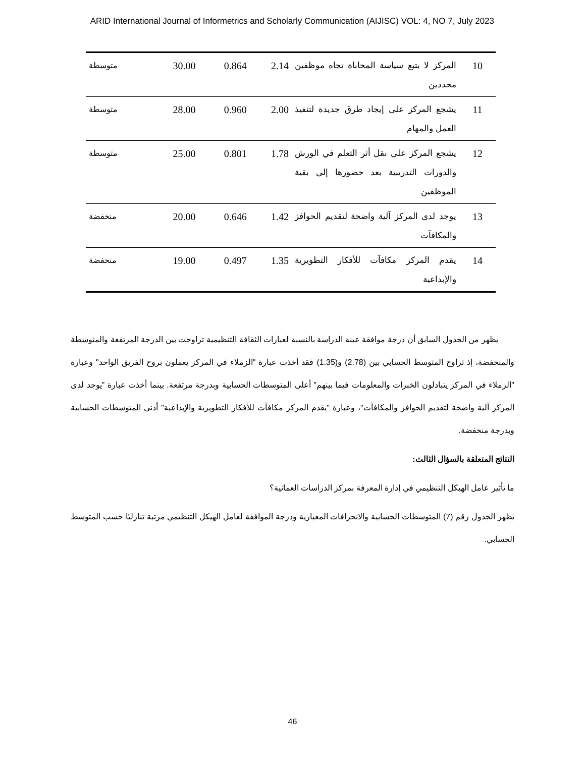ARID International Journal of Informetrics and Scholarly Communication (AIJISC) VOL: 4, NO 7, July 2023
| 10 | المركز لا يتبع سياسة المحاباة تجاه موظفين محددين | 2.14 | 0.864 | 30.00 | متوسطة |
| 11 | يشجع المركز على إيجاد طرق جديدة لتنفيذ العمل والمهام | 2.00 | 0.960 | 28.00 | متوسطة |
| 12 | يشجع المركز على نقل أثر التعلم في الورش والدورات التدريبية بعد حضورها إلى بقية الموظفين | 1.78 | 0.801 | 25.00 | متوسطة |
| 13 | يوجد لدى المركز آلية واضحة لتقديم الحوافز والمكافآت | 1.42 | 0.646 | 20.00 | منخفضة |
| 14 | يقدم المركز مكافآت للأفكار التطويرية والإبداعية | 1.35 | 0.497 | 19.00 | منخفضة |
يظهر من الجدول السابق أن درجة موافقة عينة الدراسة بالنسبة لعبارات الثقافة التنظيمية تراوحت بين الدرجة المرتفعة والمتوسطة والمنخفضة، إذ تراوح المتوسط الحسابي بين (2.78) و(1.35) فقد أخذت عبارة "الزملاء في المركز يعملون بروح الفريق الواحد" وعبارة "الزملاء في المركز يتبادلون الخبرات والمعلومات فيما بينهم" أعلى المتوسطات الحسابية وبدرجة مرتفعة. بينما أخذت عبارة "يوجد لدى المركز آلية واضحة لتقديم الحوافز والمكافآت"، وعبارة "يقدم المركز مكافآت للأفكار التطويرية والإبداعية" أدنى المتوسطات الحسابية وبدرجة منخفضة.
النتائج المتعلقة بالسؤال الثالث:
ما تأثير عامل الهيكل التنظيمي في إدارة المعرفة بمركز الدراسات العمانية؟
يظهر الجدول رقم (7) المتوسطات الحسابية والانحرافات المعيارية ودرجة الموافقة لعامل الهيكل التنظيمي مرتبة تنازليًا حسب المتوسط الحسابي.
46